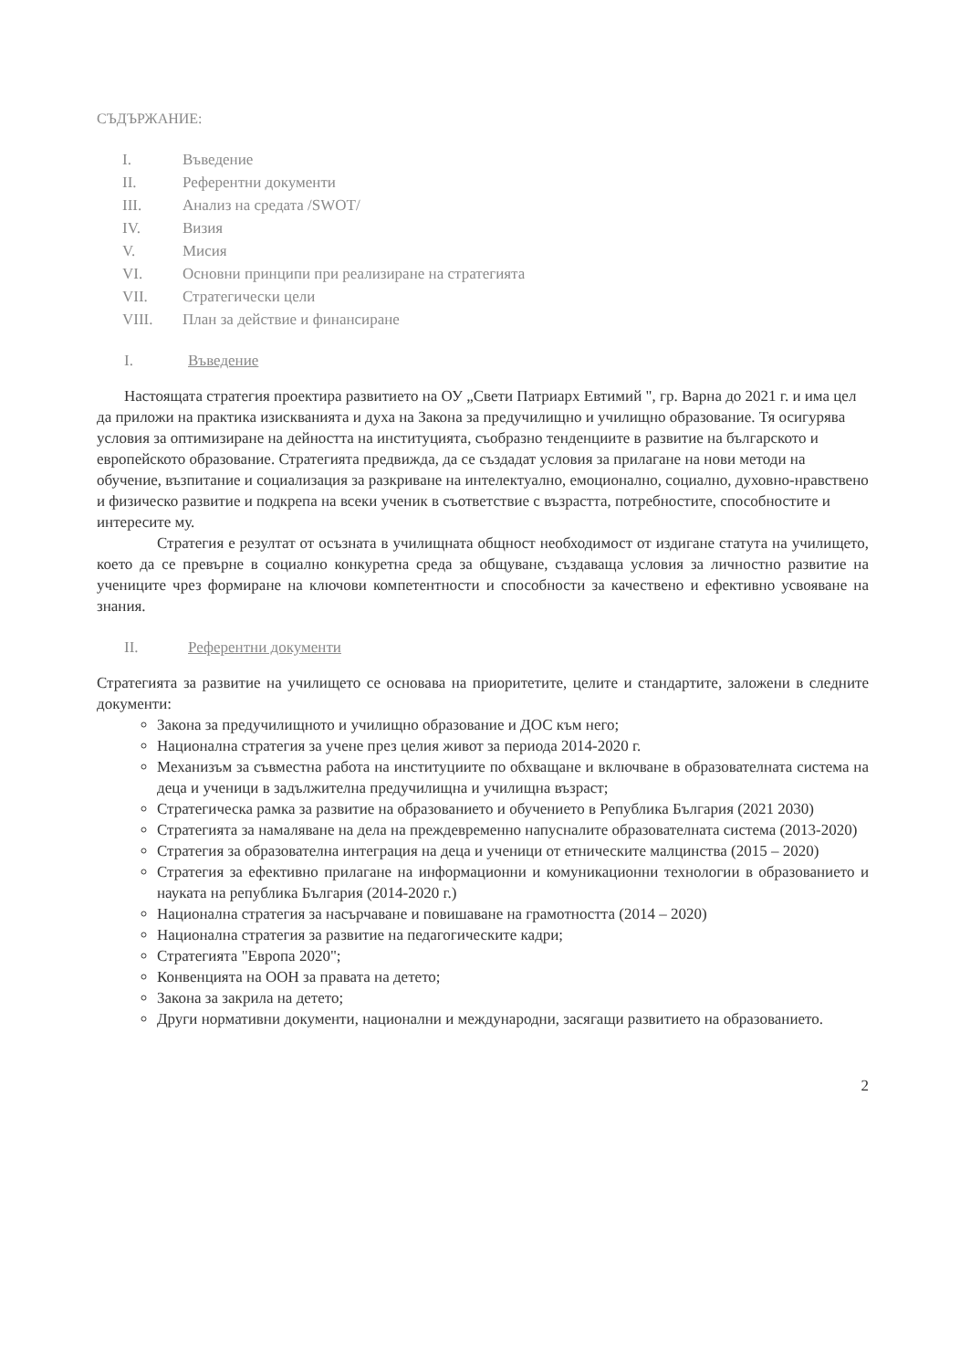СЪДЪРЖАНИЕ:
I. Въведение
II. Референтни документи
III. Анализ на средата /SWOT/
IV. Визия
V. Мисия
VI. Основни принципи при реализиране на стратегията
VII. Стратегически цели
VIII. План за действие и финансиране
I. Въведение
Настоящата стратегия проектира развитието на ОУ „Свети Патриарх Евтимий ", гр. Варна до 2021 г. и има цел да приложи на практика изискванията и духа на Закона за предучилищно и училищно образование. Тя осигурява условия за оптимизиране на дейността на институцията, съобразно тенденциите в развитие на българското и европейското образование. Стратегията предвижда, да се създадат условия за прилагане на нови методи на обучение, възпитание и социализация за разкриване на интелектуално, емоционално, социално, духовно-нравствено и физическо развитие и подкрепа на всеки ученик в съответствие с възрастта, потребностите, способностите и интересите му.
Стратегия е резултат от осъзната в училищната общност необходимост от издигане статута на училището, което да се превърне в социално конкуретна среда за общуване, създаваща условия за личностно развитие на учениците чрез формиране на ключови компетентности и способности за качествено и ефективно усвояване на знания.
II. Референтни документи
Стратегията за развитие на училището се основава на приоритетите, целите и стандартите, заложени в следните документи:
Закона за предучилищното и училищно образование и ДОС към него;
Национална стратегия за учене през целия живот за периода 2014-2020 г.
Механизъм за съвместна работа на институциите по обхващане и включване в образователната система на деца и ученици в задължителна предучилищна и училищна възраст;
Стратегическа рамка за развитие на образованието и обучението в Република България (2021 2030)
Стратегията за намаляване на дела на преждевременно напусналите образователната система (2013-2020)
Стратегия за образователна интеграция на деца и ученици от етническите малцинства (2015 – 2020)
Стратегия за ефективно прилагане на информационни и комуникационни технологии в образованието и науката на република България (2014-2020 г.)
Национална стратегия за насърчаване и повишаване на грамотността (2014 – 2020)
Национална стратегия за развитие на педагогическите кадри;
Стратегията "Европа 2020";
Конвенцията на ООН за правата на детето;
Закона за закрила на детето;
Други нормативни документи, национални и международни, засягащи развитието на образованието.
2